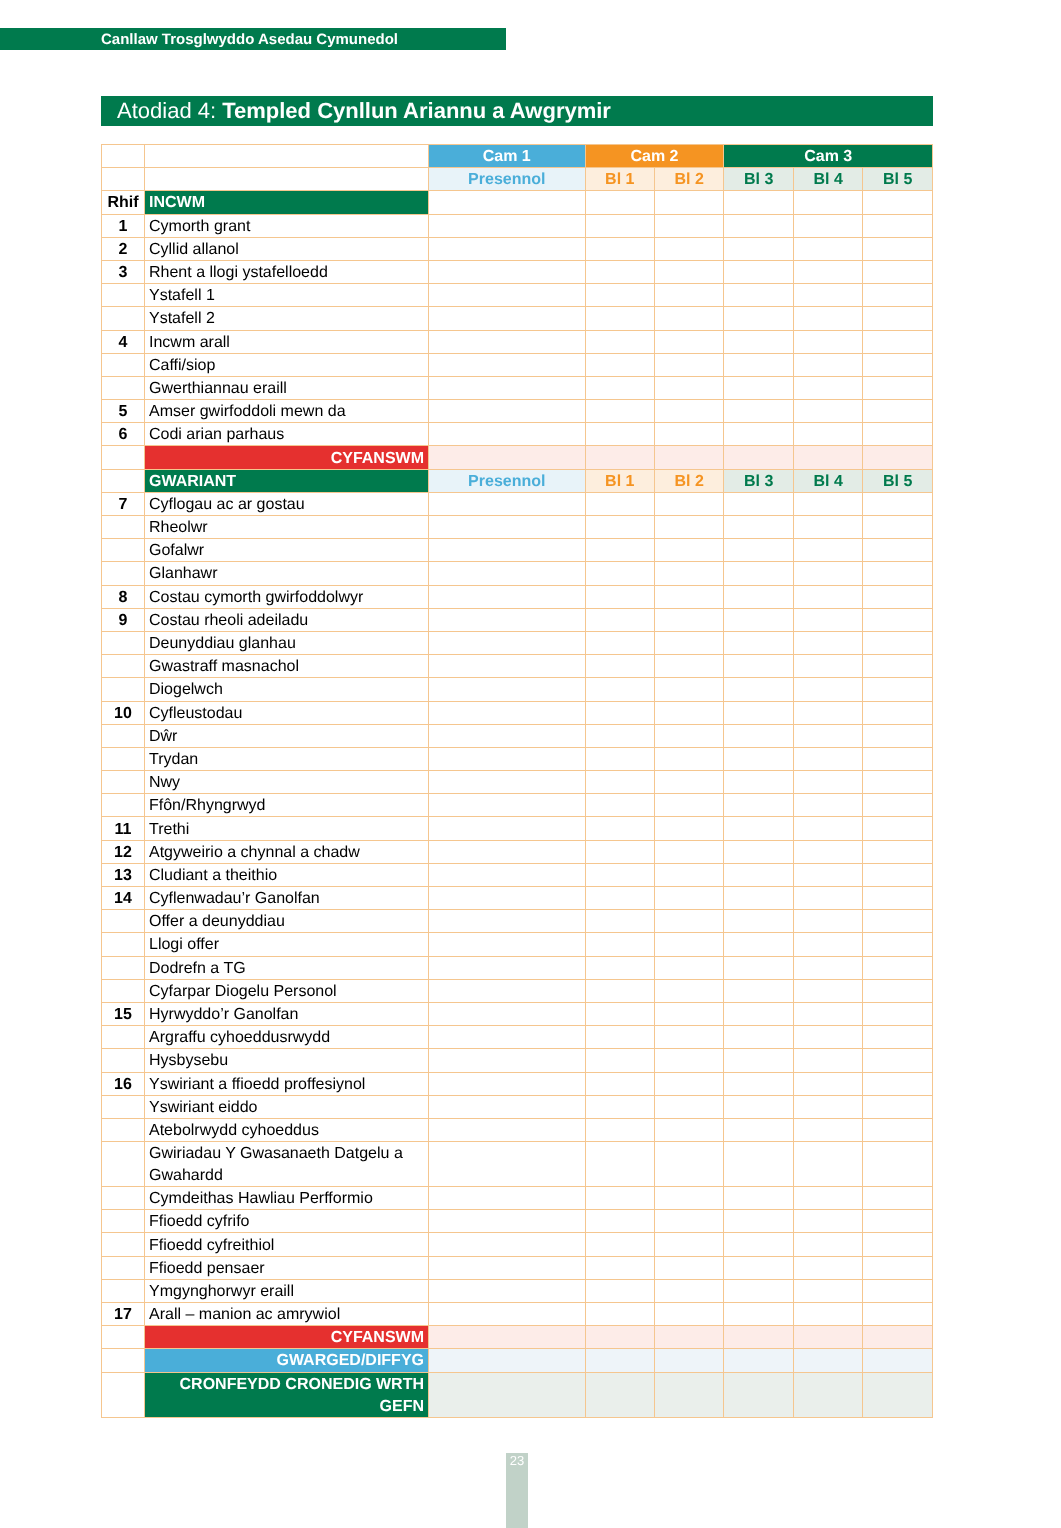Canllaw Trosglwyddo Asedau Cymunedol
Atodiad 4: Templed Cynllun Ariannu a Awgrymir
| | | Cam 1 | Cam 2 | | Cam 3 | | |
| | | Presennol | Bl 1 | Bl 2 | Bl 3 | Bl 4 | Bl 5 |
| Rhif | INCWM | | | | | | |
| 1 | Cymorth grant | | | | | | |
| 2 | Cyllid allanol | | | | | | |
| 3 | Rhent a llogi ystafelloedd | | | | | | |
| | Ystafell 1 | | | | | | |
| | Ystafell 2 | | | | | | |
| 4 | Incwm arall | | | | | | |
| | Caffi/siop | | | | | | |
| | Gwerthiannau eraill | | | | | | |
| 5 | Amser gwirfoddoli mewn da | | | | | | |
| 6 | Codi arian parhaus | | | | | | |
| | CYFANSWM | | | | | | |
| | GWARIANT | Presennol | Bl 1 | Bl 2 | Bl 3 | Bl 4 | Bl 5 |
| 7 | Cyflogau ac ar gostau | | | | | | |
| | Rheolwr | | | | | | |
| | Gofalwr | | | | | | |
| | Glanhawr | | | | | | |
| 8 | Costau cymorth gwirfoddolwyr | | | | | | |
| 9 | Costau rheoli adeiladu | | | | | | |
| | Deunyddiau glanhau | | | | | | |
| | Gwastraff masnachol | | | | | | |
| | Diogelwch | | | | | | |
| 10 | Cyfleustodau | | | | | | |
| | Dŵr | | | | | | |
| | Trydan | | | | | | |
| | Nwy | | | | | | |
| | Ffôn/Rhyngrwyd | | | | | | |
| 11 | Trethi | | | | | | |
| 12 | Atgyweirio a chynnal a chadw | | | | | | |
| 13 | Cludiant a theithio | | | | | | |
| 14 | Cyflenwadau’r Ganolfan | | | | | | |
| | Offer a deunyddiau | | | | | | |
| | Llogi offer | | | | | | |
| | Dodrefn a TG | | | | | | |
| | Cyfarpar Diogelu Personol | | | | | | |
| 15 | Hyrwyddo’r Ganolfan | | | | | | |
| | Argraffu cyhoeddusrwydd | | | | | | |
| | Hysbysebu | | | | | | |
| 16 | Yswiriant a ffioedd proffesiynol | | | | | | |
| | Yswiriant eiddo | | | | | | |
| | Atebolrwydd cyhoeddus | | | | | | |
| | Gwiriadau Y Gwasanaeth Datgelu a Gwahardd | | | | | | |
| | Cymdeithas Hawliau Perfformio | | | | | | |
| | Ffioedd cyfrifo | | | | | | |
| | Ffioedd cyfreithiol | | | | | | |
| | Ffioedd pensaer | | | | | | |
| | Ymgynghorwyr eraill | | | | | | |
| 17 | Arall – manion ac amrywiol | | | | | | |
| | CYFANSWM | | | | | | |
| | GWARGED/DIFFYG | | | | | | |
| | CRONFEYDD CRONEDIG WRTH GEFN | | | | | | |
23